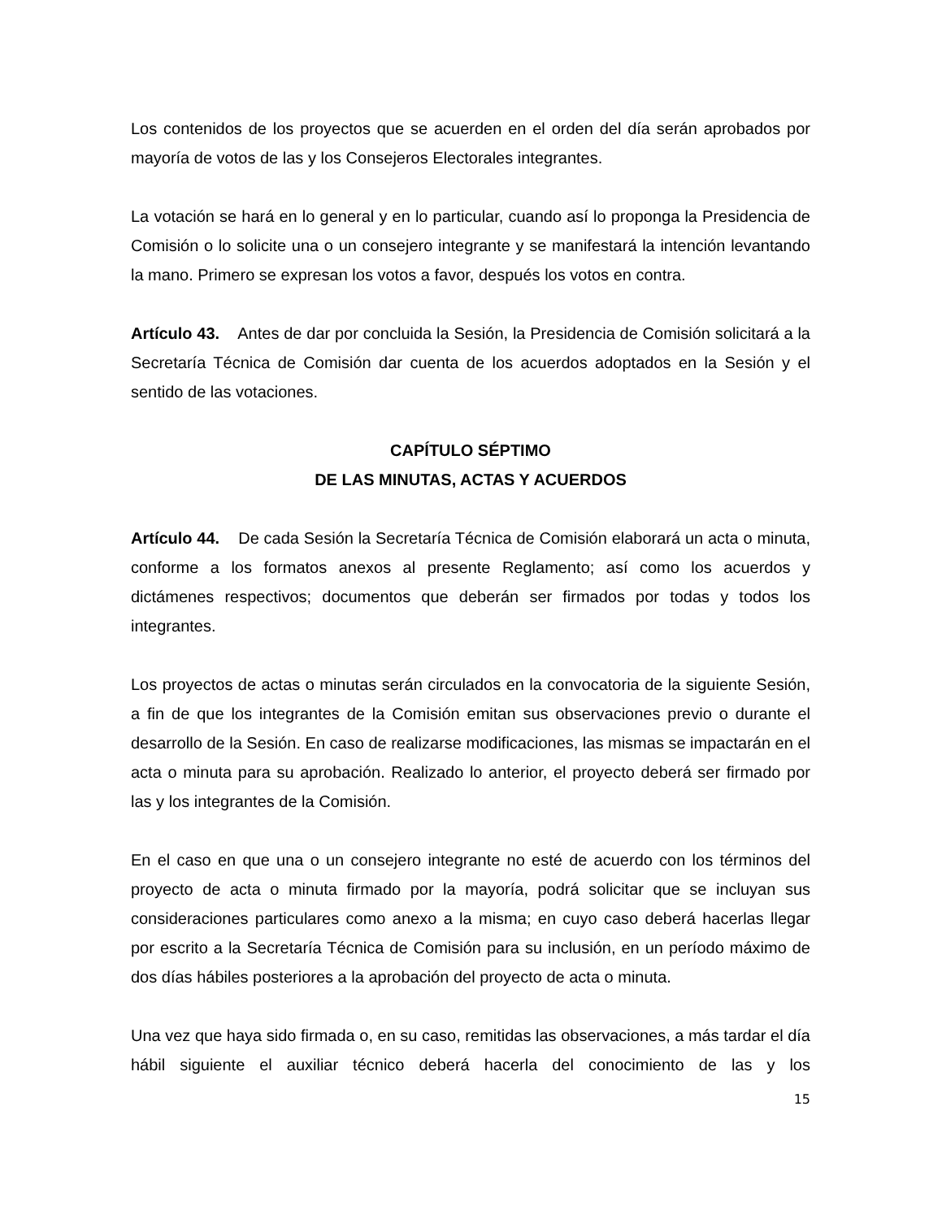Los contenidos de los proyectos que se acuerden en el orden del día serán aprobados por mayoría de votos de las y los Consejeros Electorales integrantes.
La votación se hará en lo general y en lo particular, cuando así lo proponga la Presidencia de Comisión o lo solicite una o un consejero integrante y se manifestará la intención levantando la mano. Primero se expresan los votos a favor, después los votos en contra.
Artículo 43. Antes de dar por concluida la Sesión, la Presidencia de Comisión solicitará a la Secretaría Técnica de Comisión dar cuenta de los acuerdos adoptados en la Sesión y el sentido de las votaciones.
CAPÍTULO SÉPTIMO
DE LAS MINUTAS, ACTAS Y ACUERDOS
Artículo 44. De cada Sesión la Secretaría Técnica de Comisión elaborará un acta o minuta, conforme a los formatos anexos al presente Reglamento; así como los acuerdos y dictámenes respectivos; documentos que deberán ser firmados por todas y todos los integrantes.
Los proyectos de actas o minutas serán circulados en la convocatoria de la siguiente Sesión, a fin de que los integrantes de la Comisión emitan sus observaciones previo o durante el desarrollo de la Sesión. En caso de realizarse modificaciones, las mismas se impactarán en el acta o minuta para su aprobación. Realizado lo anterior, el proyecto deberá ser firmado por las y los integrantes de la Comisión.
En el caso en que una o un consejero integrante no esté de acuerdo con los términos del proyecto de acta o minuta firmado por la mayoría, podrá solicitar que se incluyan sus consideraciones particulares como anexo a la misma; en cuyo caso deberá hacerlas llegar por escrito a la Secretaría Técnica de Comisión para su inclusión, en un período máximo de dos días hábiles posteriores a la aprobación del proyecto de acta o minuta.
Una vez que haya sido firmada o, en su caso, remitidas las observaciones, a más tardar el día hábil siguiente el auxiliar técnico deberá hacerla del conocimiento de las y los
15